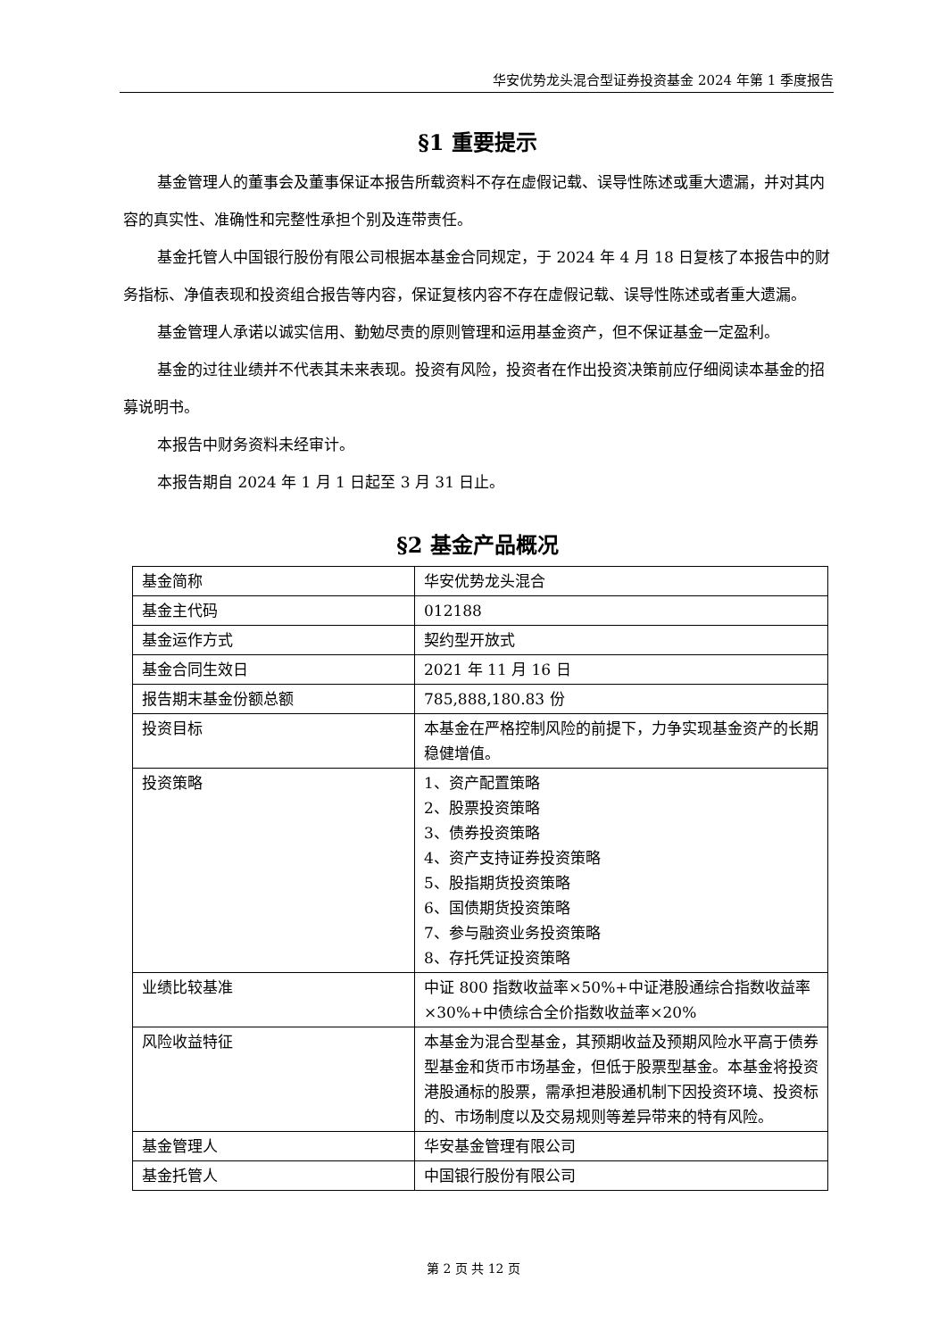华安优势龙头混合型证券投资基金 2024 年第 1 季度报告
§1 重要提示
基金管理人的董事会及董事保证本报告所载资料不存在虚假记载、误导性陈述或重大遗漏，并对其内容的真实性、准确性和完整性承担个别及连带责任。
基金托管人中国银行股份有限公司根据本基金合同规定，于 2024 年 4 月 18 日复核了本报告中的财务指标、净值表现和投资组合报告等内容，保证复核内容不存在虚假记载、误导性陈述或者重大遗漏。
基金管理人承诺以诚实信用、勤勉尽责的原则管理和运用基金资产，但不保证基金一定盈利。
基金的过往业绩并不代表其未来表现。投资有风险，投资者在作出投资决策前应仔细阅读本基金的招募说明书。
本报告中财务资料未经审计。
本报告期自 2024 年 1 月 1 日起至 3 月 31 日止。
§2 基金产品概况
| 基金简称 | 华安优势龙头混合 |
| 基金主代码 | 012188 |
| 基金运作方式 | 契约型开放式 |
| 基金合同生效日 | 2021 年 11 月 16 日 |
| 报告期末基金份额总额 | 785,888,180.83 份 |
| 投资目标 | 本基金在严格控制风险的前提下，力争实现基金资产的长期稳健增值。 |
| 投资策略 | 1、资产配置策略 2、股票投资策略 3、债券投资策略 4、资产支持证券投资策略 5、股指期货投资策略 6、国债期货投资策略 7、参与融资业务投资策略 8、存托凭证投资策略 |
| 业绩比较基准 | 中证 800 指数收益率×50%+中证港股通综合指数收益率×30%+中债综合全价指数收益率×20% |
| 风险收益特征 | 本基金为混合型基金，其预期收益及预期风险水平高于债券型基金和货币市场基金，但低于股票型基金。本基金将投资港股通标的股票，需承担港股通机制下因投资环境、投资标的、市场制度以及交易规则等差异带来的特有风险。 |
| 基金管理人 | 华安基金管理有限公司 |
| 基金托管人 | 中国银行股份有限公司 |
第 2 页 共 12 页